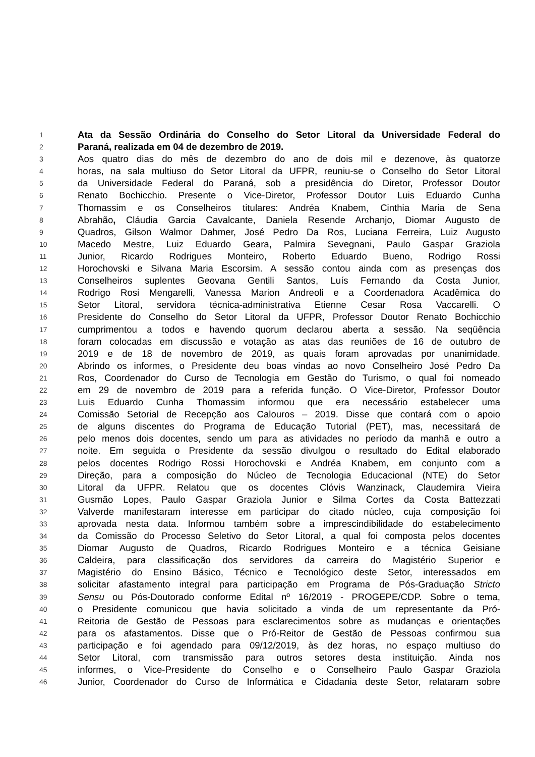1
Ata da Sessão Ordinária do Conselho do Setor Litoral da Universidade Federal do
2
Paraná, realizada em 04 de dezembro de 2019.
3
Aos quatro dias do mês de dezembro do ano de dois mil e dezenove, às quatorze
4
horas, na sala multiuso do Setor Litoral da UFPR, reuniu-se o Conselho do Setor Litoral
5
da Universidade Federal do Paraná, sob a presidência do Diretor, Professor Doutor
6
Renato Bochicchio. Presente o Vice-Diretor, Professor Doutor Luis Eduardo Cunha
7
Thomassim e os Conselheiros titulares: Andréa Knabem, Cinthia Maria de Sena
8
Abrahão, Cláudia Garcia Cavalcante, Daniela Resende Archanjo, Diomar Augusto de
9
Quadros, Gilson Walmor Dahmer, José Pedro Da Ros, Luciana Ferreira, Luiz Augusto
10
Macedo Mestre, Luiz Eduardo Geara, Palmira Sevegnani, Paulo Gaspar Graziola
11
Junior, Ricardo Rodrigues Monteiro, Roberto Eduardo Bueno, Rodrigo Rossi
12
Horochovski e Silvana Maria Escorsim. A sessão contou ainda com as presenças dos
13
Conselheiros suplentes Geovana Gentili Santos, Luís Fernando da Costa Junior,
14
Rodrigo Rosi Mengarelli, Vanessa Marion Andreoli e a Coordenadora Acadêmica do
15
Setor Litoral, servidora técnica-administrativa Etienne Cesar Rosa Vaccarelli. O
16
Presidente do Conselho do Setor Litoral da UFPR, Professor Doutor Renato Bochicchio
17
cumprimentou a todos e havendo quorum declarou aberta a sessão. Na seqüência
18
foram colocadas em discussão e votação as atas das reuniões de 16 de outubro de
19
2019 e de 18 de novembro de 2019, as quais foram aprovadas por unanimidade.
20
Abrindo os informes, o Presidente deu boas vindas ao novo Conselheiro José Pedro Da
21
Ros, Coordenador do Curso de Tecnologia em Gestão do Turismo, o qual foi nomeado
22
em 29 de novembro de 2019 para a referida função. O Vice-Diretor, Professor Doutor
23
Luis Eduardo Cunha Thomassim informou que era necessário estabelecer uma
24
Comissão Setorial de Recepção aos Calouros – 2019. Disse que contará com o apoio
25
de alguns discentes do Programa de Educação Tutorial (PET), mas, necessitará de
26
pelo menos dois docentes, sendo um para as atividades no período da manhã e outro a
27
noite. Em seguida o Presidente da sessão divulgou o resultado do Edital elaborado
28
pelos docentes Rodrigo Rossi Horochovski e Andréa Knabem, em conjunto com a
29
Direção, para a composição do Núcleo de Tecnologia Educacional (NTE) do Setor
30
Litoral da UFPR. Relatou que os docentes Clóvis Wanzinack, Claudemira Vieira
31
Gusmão Lopes, Paulo Gaspar Graziola Junior e Silma Cortes da Costa Battezzati
32
Valverde manifestaram interesse em participar do citado núcleo, cuja composição foi
33
aprovada nesta data. Informou também sobre a imprescindibilidade do estabelecimento
34
da Comissão do Processo Seletivo do Setor Litoral, a qual foi composta pelos docentes
35
Diomar Augusto de Quadros, Ricardo Rodrigues Monteiro e a técnica Geisiane
36
Caldeira, para classificação dos servidores da carreira do Magistério Superior e
37
Magistério do Ensino Básico, Técnico e Tecnológico deste Setor, interessados em
38
solicitar afastamento integral para participação em Programa de Pós-Graduação Stricto
39
Sensu ou Pós-Doutorado conforme Edital nº 16/2019 - PROGEPE/CDP. Sobre o tema,
40
o Presidente comunicou que havia solicitado a vinda de um representante da Pró-
41
Reitoria de Gestão de Pessoas para esclarecimentos sobre as mudanças e orientações
42
para os afastamentos. Disse que o Pró-Reitor de Gestão de Pessoas confirmou sua
43
participação e foi agendado para 09/12/2019, às dez horas, no espaço multiuso do
44
Setor Litoral, com transmissão para outros setores desta instituição. Ainda nos
45
informes, o Vice-Presidente do Conselho e o Conselheiro Paulo Gaspar Graziola
46
Junior, Coordenador do Curso de Informática e Cidadania deste Setor, relataram sobre